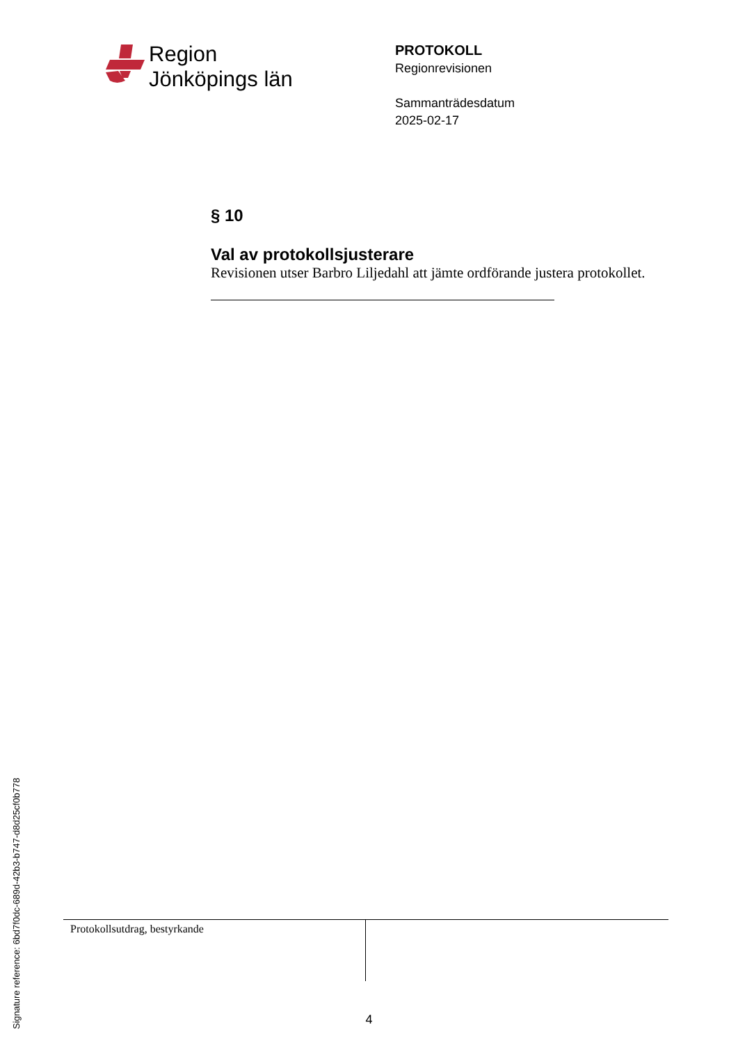Region
Jönköpings län
PROTOKOLL
Regionrevisionen
Sammanträdesdatum
2025-02-17
§ 10
Val av protokollsjusterare
Revisionen utser Barbro Liljedahl att jämte ordförande justera protokollet.
Protokollsutdrag, bestyrkande
4
Signature reference: 6bd7f0dc-689d-42b3-b747-d8d25cf0b778